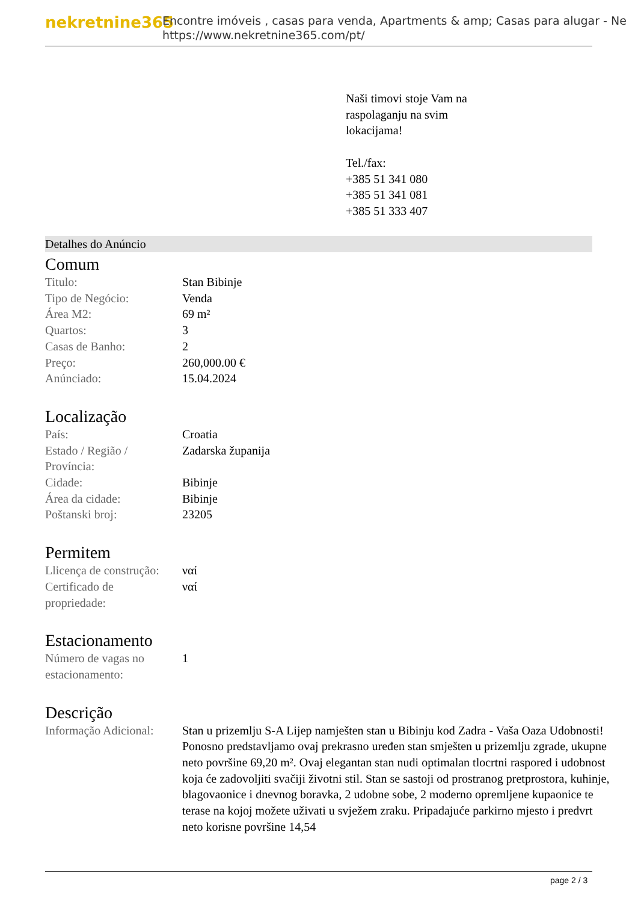nekretnine365
Encontre imóveis , casas para venda, Apartments & amp; Casas para alugar - Ne
https://www.nekretnine365.com/pt/
Naši timovi stoje Vam na
raspolaganju na svim
lokacijama!
Tel./fax:
+385 51 341 080
+385 51 341 081
+385 51 333 407
Detalhes do Anúncio
Comum
| Titulo: | Stan Bibinje |
| Tipo de Negócio: | Venda |
| Área M2: | 69 m² |
| Quartos: | 3 |
| Casas de Banho: | 2 |
| Preço: | 260,000.00 € |
| Anúnciado: | 15.04.2024 |
Localização
| País: | Croatia |
| Estado / Região / Província: | Zadarska županija |
| Cidade: | Bibinje |
| Área da cidade: | Bibinje |
| Poštanski broj: | 23205 |
Permitem
| Llicença de construção: | ναί |
| Certificado de propriedade: | ναί |
Estacionamento
| Número de vagas no estacionamento: | 1 |
Descrição
| Informação Adicional: | Stan u prizemlju S-A Lijep namješten stan u Bibinju kod Zadra - Vaša Oaza Udobnosti! Ponosno predstavljamo ovaj prekrasno uređen stan smješten u prizemlju zgrade, ukupne neto površine 69,20 m². Ovaj elegantan stan nudi optimalan tlocrtni raspored i udobnost koja će zadovoljiti svačiji životni stil. Stan se sastoji od prostranog pretprostora, kuhinje, blagovaonice i dnevnog boravka, 2 udobne sobe, 2 moderno opremljene kupaonice te terase na kojoj možete uživati u svježem zraku. Pripadajuće parkirno mjesto i predvrt neto korisne površine 14,54 |
page 2 / 3